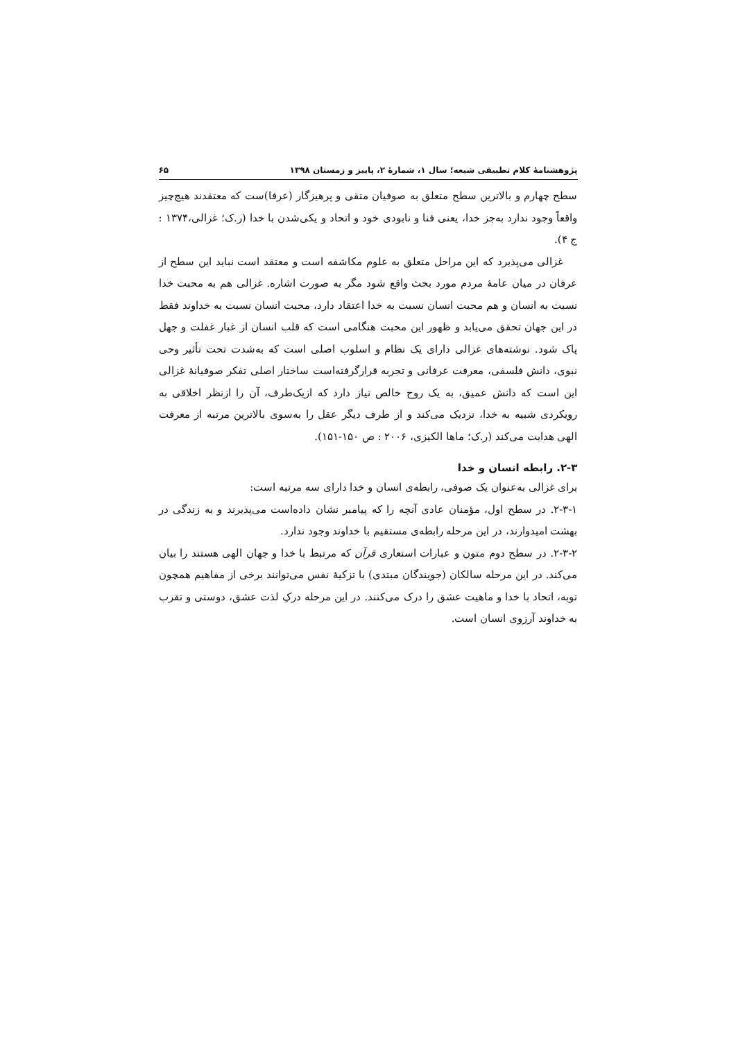پژوهشنامهٔ کلام تطبیقی شیعه؛ سال ۱، شمارهٔ ۲، پاییز و زمستان ۱۳۹۸ ۶۵
سطح چهارم و بالاترین سطح متعلق به صوفیان متقی و پرهیزگار (عرفا)ست که معتقدند هیچ‌چیز واقعاً وجود ندارد به‌جز خدا، یعنی فنا و نابودی خود و اتحاد و یکی‌شدن با خدا (ر.ک؛ غزالی،۱۳۷۴ : ج ۴).
غزالی می‌پذیرد که این مراحل متعلق به علوم مکاشفه است و معتقد است نباید این سطح از عرفان در میان عامهٔ مردم مورد بحث واقع شود مگر به صورت اشاره. غزالی هم به محبت خدا نسبت به انسان و هم محبت انسان نسبت به خدا اعتقاد دارد، محبت انسان نسبت به خداوند فقط در این جهان تحقق می‌یابد و ظهور این محبت هنگامی است که قلب انسان از غبار غفلت و جهل پاک شود. نوشته‌های غزالی دارای یک نظام و اسلوب اصلی است که به‌شدت تحت تأثیر وحی نبوی، دانش فلسفی، معرفت عرفانی و تجربه قرارگرفته‌است ساختار اصلی تفکر صوفیانهٔ غزالی این است که دانش عمیق، به یک روح خالص نیاز دارد که ازیک‌طرف، آن را ازنظر اخلاقی به رویکردی شبیه به خدا، نزدیک می‌کند و از طرف دیگر عقل را به‌سوی بالاترین مرتبه از معرفت الهی هدایت می‌کند (ر.ک؛ ماها الکیزی، ۲۰۰۶ : ص ۱۵۰-۱۵۱).
۲-۳. رابطه انسان و خدا
برای غزالی به‌عنوان یک صوفی، رابطه‌ی انسان و خدا دارای سه مرتبه است:
۲-۳-۱. در سطح اول، مؤمنان عادی آنچه را که پیامبر نشان داده‌است می‌پذیرند و به زندگی در بهشت امیدوارند، در این مرحله رابطه‌ی مستقیم با خداوند وجود ندارد.
۲-۳-۲. در سطح دوم متون و عبارات استعاری قرآن که مرتبط با خدا و جهان الهی هستند را بیان می‌کند. در این مرحله سالکان (جویندگان مبتدی) با تزکیهٔ نفس می‌توانند برخی از مفاهیم همچون توبه، اتحاد با خدا و ماهیت عشق را درک می‌کنند. در این مرحله درکِ لذت عشق، دوستی و تقرب به خداوند آرزوی انسان است.